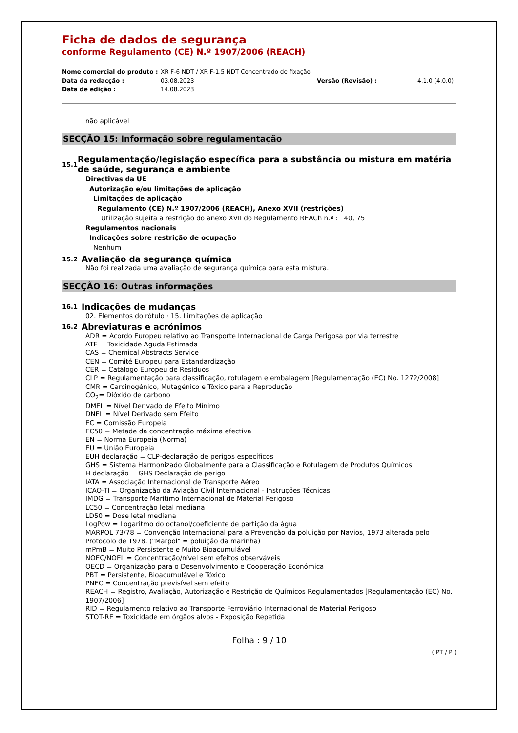Ficha de dados de segurança
conforme Regulamento (CE) N.º 1907/2006 (REACH)
Nome comercial do produto :
XR F-6 NDT / XR F-1.5 NDT Concentrado de fixação
Data da redacção :
03.08.2023
Versão (Revisão) :
4.1.0 (4.0.0)
Data de edição :
14.08.2023
não aplicável
SECÇÃO 15: Informação sobre regulamentação
15.1 Regulamentação/legislação específica para a substância ou mistura em matéria de saúde, segurança e ambiente
Directivas da UE
Autorização e/ou limitações de aplicação
Limitações de aplicação
Regulamento (CE) N.º 1907/2006 (REACH), Anexo XVII (restrições)
Utilização sujeita a restrição do anexo XVII do Regulamento REACh n.º : 40, 75
Regulamentos nacionais
Indicações sobre restrição de ocupação
Nenhum
15.2 Avaliação da segurança química
Não foi realizada uma avaliação de segurança química para esta mistura.
SECÇÃO 16: Outras informações
16.1 Indicações de mudanças
02. Elementos do rótulo · 15. Limitações de aplicação
16.2 Abreviaturas e acrónimos
ADR = Acordo Europeu relativo ao Transporte Internacional de Carga Perigosa por via terrestre
ATE = Toxicidade Aguda Estimada
CAS = Chemical Abstracts Service
CEN = Comité Europeu para Estandardização
CER = Catálogo Europeu de Resíduos
CLP = Regulamentação para classificação, rotulagem e embalagem [Regulamentação (EC) No. 1272/2008]
CMR = Carcinogénico, Mutagénico e Tóxico para a Reprodução
CO<sub>2</sub>= Dióxido de carbono
DMEL = Nível Derivado de Efeito Mínimo
DNEL = Nível Derivado sem Efeito
EC = Comissão Europeia
EC50 = Metade da concentração máxima efectiva
EN = Norma Europeia (Norma)
EU = União Europeia
EUH declaração = CLP-declaração de perigos específicos
GHS = Sistema Harmonizado Globalmente para a Classificação e Rotulagem de Produtos Químicos
H declaração = GHS Declaração de perigo
IATA = Associação Internacional de Transporte Aéreo
ICAO-TI = Organização da Aviação Civil Internacional - Instruções Técnicas
IMDG = Transporte Marítimo Internacional de Material Perigoso
LC50 = Concentração letal mediana
LD50 = Dose letal mediana
LogPow = Logaritmo do octanol/coeficiente de partição da água
MARPOL 73/78 = Convenção Internacional para a Prevenção da poluição por Navios, 1973 alterada pelo Protocolo de 1978. ("Marpol" = poluição da marinha)
mPmB = Muito Persistente e Muito Bioacumulável
NOEC/NOEL = Concentração/nível sem efeitos observáveis
OECD = Organização para o Desenvolvimento e Cooperação Económica
PBT = Persistente, Bioacumulável e Tóxico
PNEC = Concentração previsível sem efeito
REACH = Registro, Avaliação, Autorização e Restrição de Químicos Regulamentados [Regulamentação (EC) No. 1907/2006]
RID = Regulamento relativo ao Transporte Ferroviário Internacional de Material Perigoso
STOT-RE = Toxicidade em órgãos alvos - Exposição Repetida
Folha : 9 / 10
( PT / P )